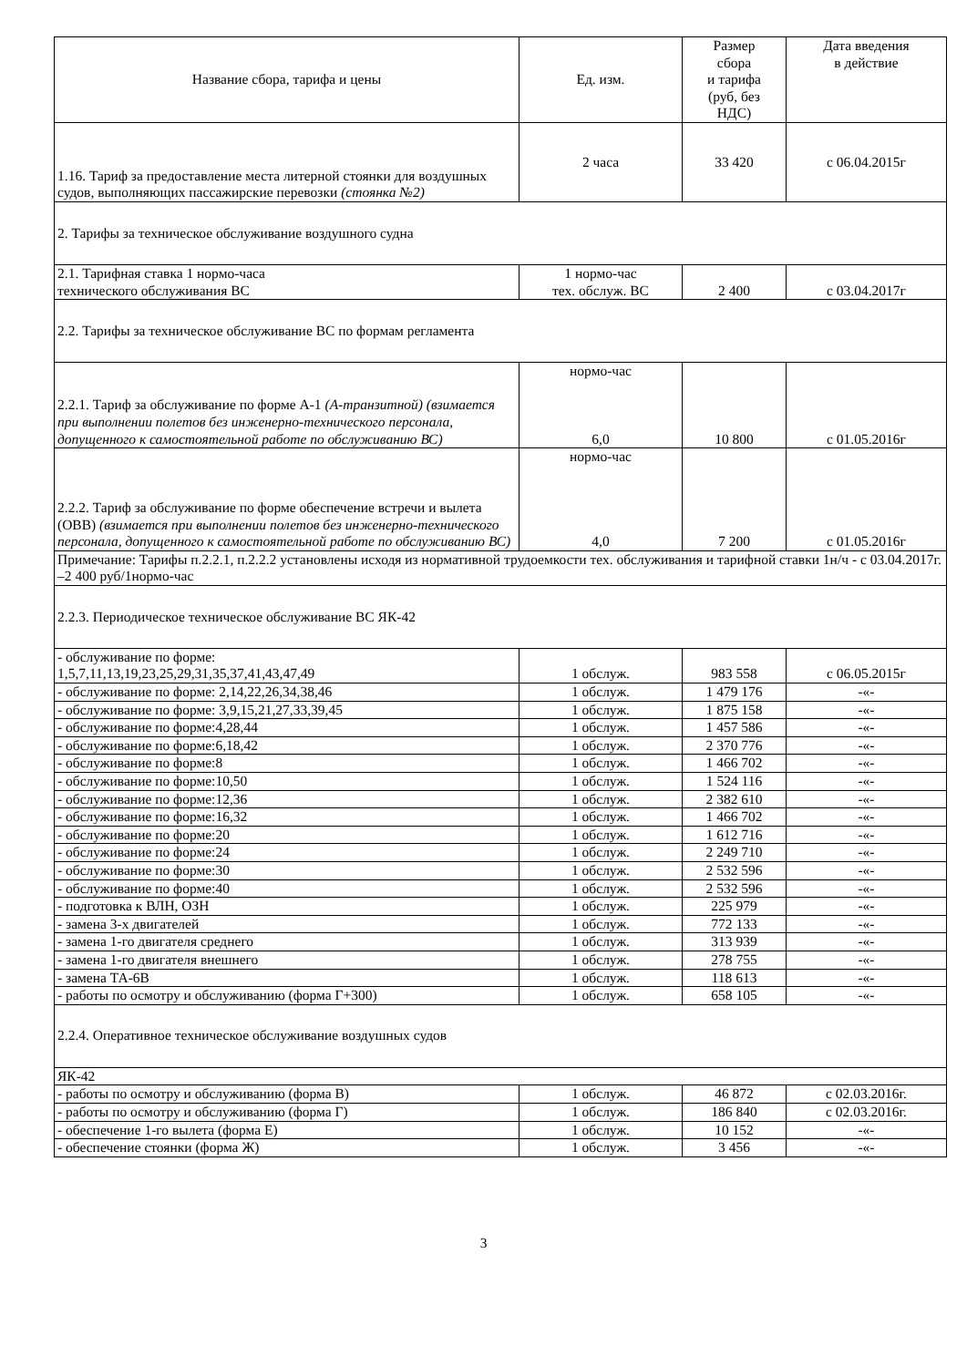| Название сбора, тарифа и цены | Ед. изм. | Размер сбора и тарифа (руб, без НДС) | Дата введения в действие |
| 1.16. Тариф за предоставление места литерной стоянки для воздушных судов, выполняющих пассажирские перевозки (стоянка №2) | 2 часа | 33 420 | с 06.04.2015г |
| 2. Тарифы за техническое обслуживание воздушного судна | | | |
| 2.1. Тарифная ставка 1 нормо-часа технического обслуживания ВС | 1 нормо-час тех. обслуж. ВС | 2 400 | с 03.04.2017г |
| 2.2. Тарифы за техническое обслуживание ВС по формам регламента | | | |
| 2.2.1. Тариф за обслуживание по форме А-1 (А-транзитной) (взимается при выполнении полетов без инженерно-технического персонала, допущенного к самостоятельной работе по обслуживанию ВС) | нормо-час 6,0 | 10 800 | с 01.05.2016г |
| 2.2.2. Тариф за обслуживание по форме обеспечение встречи и вылета (ОВВ) (взимается при выполнении полетов без инженерно-технического персонала, допущенного к самостоятельной работе по обслуживанию ВС) | нормо-час 4,0 | 7 200 | с 01.05.2016г |
| Примечание: Тарифы п.2.2.1, п.2.2.2 установлены исходя из нормативной трудоемкости тех. обслуживания и тарифной ставки 1н/ч - с 03.04.2017г. –2 400 руб/1нормо-час | | | |
| 2.2.3. Периодическое техническое обслуживание ВС ЯК-42 | | | |
| - обслуживание по форме: 1,5,7,11,13,19,23,25,29,31,35,37,41,43,47,49 | 1 обслуж. | 983 558 | с 06.05.2015г |
| - обслуживание по форме: 2,14,22,26,34,38,46 | 1 обслуж. | 1 479 176 | -«- |
| - обслуживание по форме: 3,9,15,21,27,33,39,45 | 1 обслуж. | 1 875 158 | -«- |
| - обслуживание по форме:4,28,44 | 1 обслуж. | 1 457 586 | -«- |
| - обслуживание по форме:6,18,42 | 1 обслуж. | 2 370 776 | -«- |
| - обслуживание по форме:8 | 1 обслуж. | 1 466 702 | -«- |
| - обслуживание по форме:10,50 | 1 обслуж. | 1 524 116 | -«- |
| - обслуживание по форме:12,36 | 1 обслуж. | 2 382 610 | -«- |
| - обслуживание по форме:16,32 | 1 обслуж. | 1 466 702 | -«- |
| - обслуживание по форме:20 | 1 обслуж. | 1 612 716 | -«- |
| - обслуживание по форме:24 | 1 обслуж. | 2 249 710 | -«- |
| - обслуживание по форме:30 | 1 обслуж. | 2 532 596 | -«- |
| - обслуживание по форме:40 | 1 обслуж. | 2 532 596 | -«- |
| - подготовка к ВЛН, ОЗН | 1 обслуж. | 225 979 | -«- |
| - замена 3-х двигателей | 1 обслуж. | 772 133 | -«- |
| - замена 1-го двигателя среднего | 1 обслуж. | 313 939 | -«- |
| - замена 1-го двигателя внешнего | 1 обслуж. | 278 755 | -«- |
| - замена ТА-6В | 1 обслуж. | 118 613 | -«- |
| - работы по осмотру и обслуживанию (форма Г+300) | 1 обслуж. | 658 105 | -«- |
| 2.2.4. Оперативное техническое обслуживание воздушных судов | | | |
| ЯК-42 | | | |
| - работы по осмотру и обслуживанию (форма В) | 1 обслуж. | 46 872 | с 02.03.2016г. |
| - работы по осмотру и обслуживанию (форма Г) | 1 обслуж. | 186 840 | с 02.03.2016г. |
| - обеспечение 1-го вылета (форма Е) | 1 обслуж. | 10 152 | -«- |
| - обеспечение стоянки (форма Ж) | 1 обслуж. | 3 456 | -«- |
3